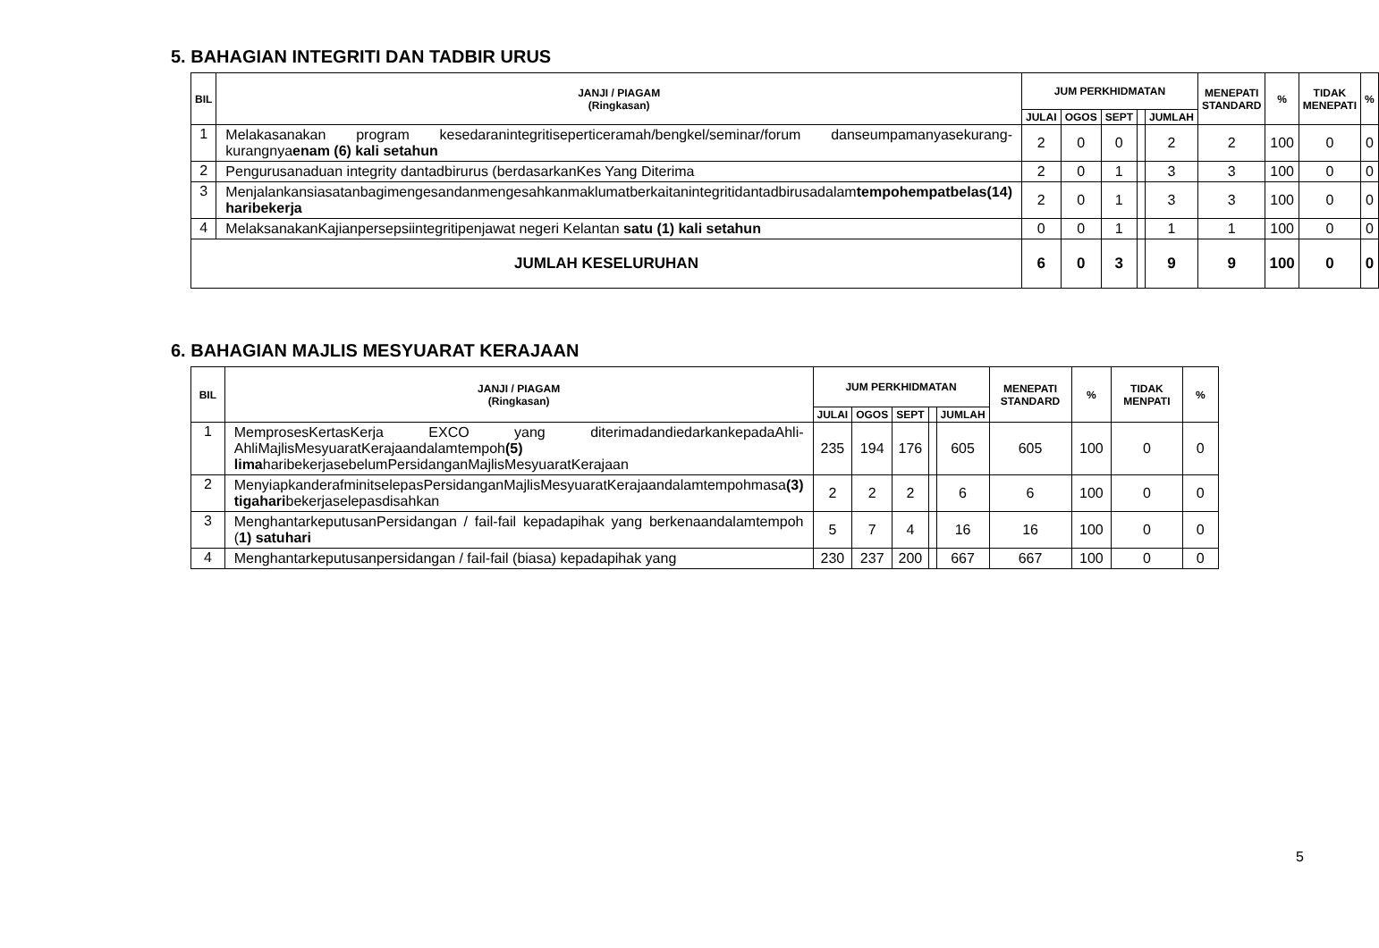5. BAHAGIAN INTEGRITI DAN TADBIR URUS
| BIL | JANJI / PIAGAM (Ringkasan) | JUM PERKHIDMATAN | | | | | MENEPATI STANDARD | % | TIDAK MENEPATI | % |
| --- | --- | --- | --- | --- | --- | --- | --- | --- | --- | --- |
| | | JULAI | OGOS | SEPT | | JUMLAH | | | | |
| 1 | Melakasanakan program kesedaranintegritiseperticeramah/bengkel/seminar/forum danseumpamanyasekurang-kurangnya enam (6) kali setahun | 2 | 0 | 0 | | 2 | 2 | 100 | 0 | 0 |
| 2 | Pengurusanaduan integrity dantadbirurus (berdasarkanKes Yang Diterima | 2 | 0 | 1 | | 3 | 3 | 100 | 0 | 0 |
| 3 | Menjalankansiasatanbagimengesandanmengesahkanmaklumatberkaitanintegritidantadbirusadalam tempohempatbelas(14) haribekerja | 2 | 0 | 1 | | 3 | 3 | 100 | 0 | 0 |
| 4 | MelaksanakanKajianpersepsiintegritipenjawat negeri Kelantan satu (1) kali setahun | 0 | 0 | 1 | | 1 | 1 | 100 | 0 | 0 |
| JUMLAH KESELURUHAN | | 6 | 0 | 3 | | 9 | 9 | 100 | 0 | 0 |
6. BAHAGIAN MAJLIS MESYUARAT KERAJAAN
| BIL | JANJI / PIAGAM (Ringkasan) | JUM PERKHIDMATAN | | | | | MENEPATI STANDARD | % | TIDAK MENPATI | % |
| --- | --- | --- | --- | --- | --- | --- | --- | --- | --- | --- |
| | | JULAI | OGOS | SEPT | | JUMLAH | | | | |
| 1 | MemprosesKertasKerja EXCO yang diterimadandiedarkankepadaAhli-AhliMajlisMesyuaratKerajaandalamtempoh (5) lima haribekerjasebelumPersidanganMajlisMesyuaratKerajaan | 235 | 194 | 176 | | 605 | 605 | 100 | 0 | 0 |
| 2 | MenyiapkanderafminitselepasPersidanganMajlisMesyuaratKerajaandalamtempohmasa (3) tigahari bekerjaselepasdisahkan | 2 | 2 | 2 | | 6 | 6 | 100 | 0 | 0 |
| 3 | MenghantarkeputusanPersidangan / fail-fail kepadapihak yang berkenaandalamtempoh ( 1) satuhari | 5 | 7 | 4 | | 16 | 16 | 100 | 0 | 0 |
| 4 | Menghantarkeputusanpersidangan / fail-fail (biasa) kepadapihak yang | 230 | 237 | 200 | | 667 | 667 | 100 | 0 | 0 |
5